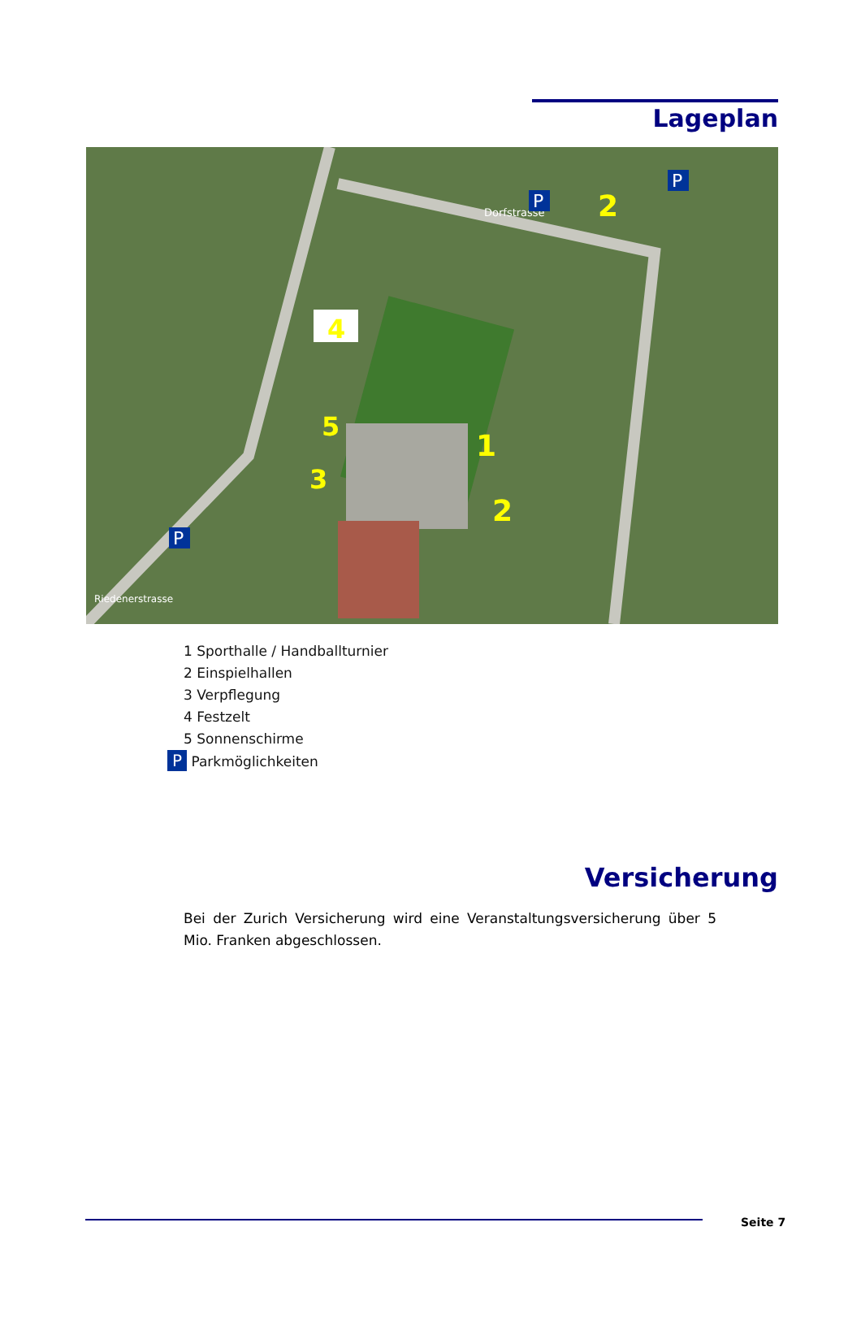Lageplan
1
2
2
3
4
5
Dorfstrasse
Riedenerstrasse
P
P
P
1 Sporthalle / Handballturnier
2 Einspielhallen
3 Verpflegung
4 Festzelt
5 Sonnenschirme
P Parkmöglichkeiten
Versicherung
Bei der Zurich Versicherung wird eine Veranstaltungsversicherung über 5 Mio. Franken abgeschlossen.
Seite 7